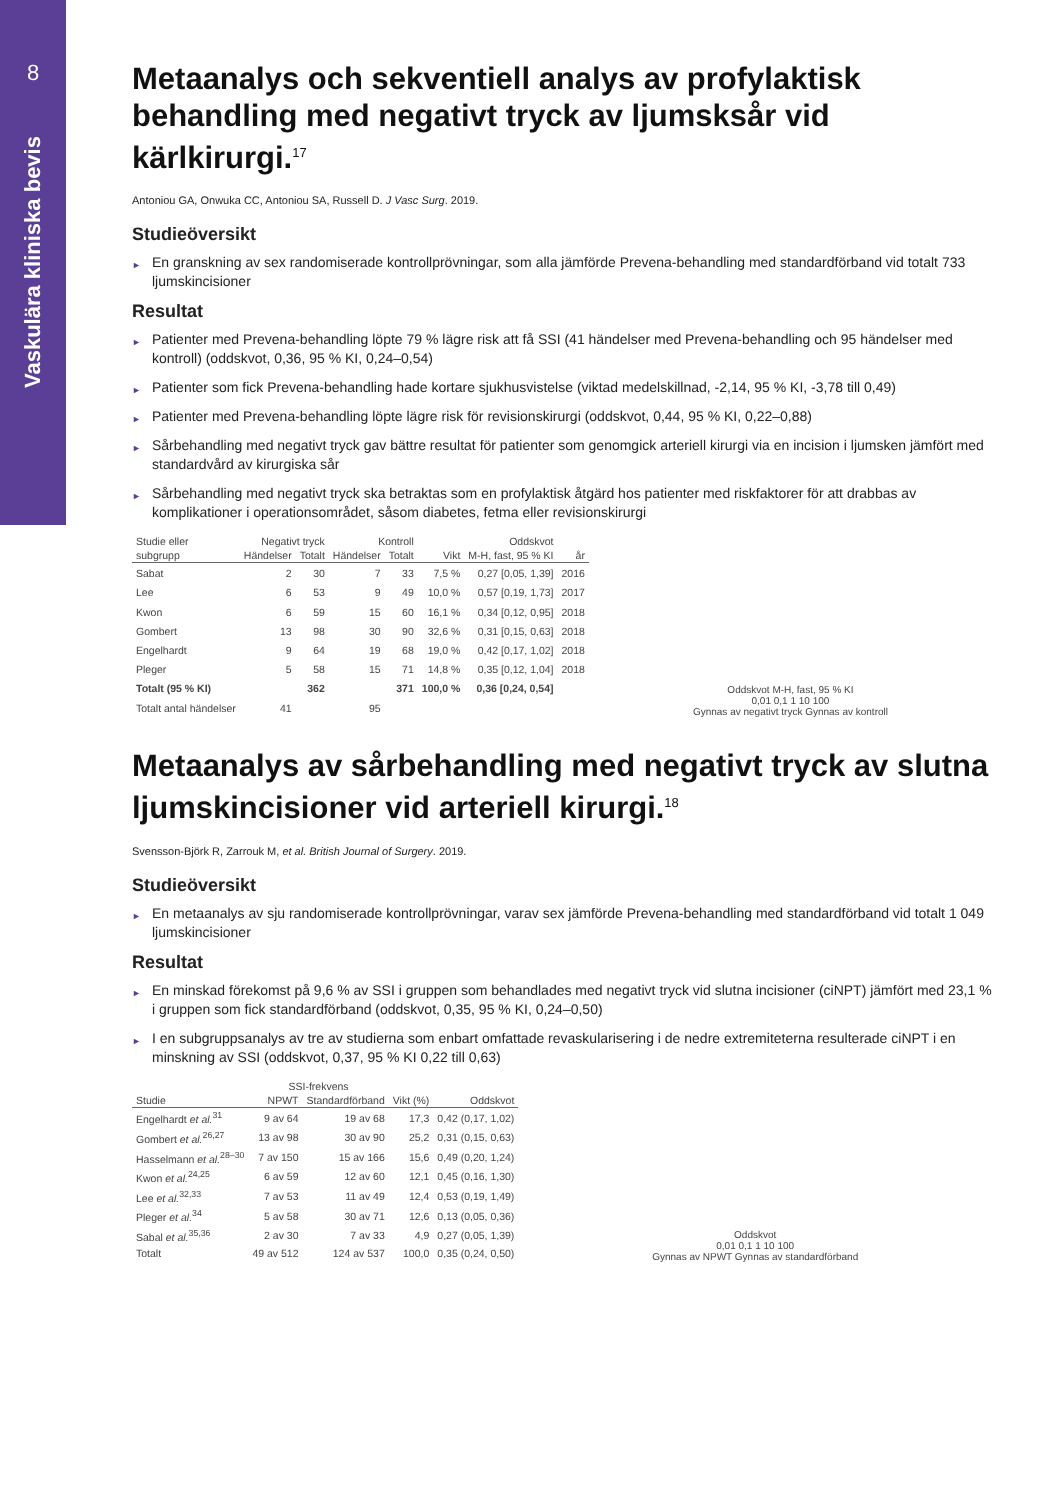8
Vaskulära kliniska bevis
Metaanalys och sekventiell analys av profylaktisk behandling med negativt tryck av ljumsksår vid kärlkirurgi.<sup>17</sup>
Antoniou GA, Onwuka CC, Antoniou SA, Russell D. J Vasc Surg. 2019.
Studieöversikt
► En granskning av sex randomiserade kontrollprövningar, som alla jämförde Prevena-behandling med standardförband vid totalt 733 ljumskincisioner
Resultat
► Patienter med Prevena-behandling löpte 79 % lägre risk att få SSI (41 händelser med Prevena-behandling och 95 händelser med kontroll) (oddskvot, 0,36, 95 % KI, 0,24–0,54)
► Patienter som fick Prevena-behandling hade kortare sjukhusvistelse (viktad medelskillnad, -2,14, 95 % KI, -3,78 till 0,49)
► Patienter med Prevena-behandling löpte lägre risk för revisionskirurgi (oddskvot, 0,44, 95 % KI, 0,22–0,88)
► Sårbehandling med negativt tryck gav bättre resultat för patienter som genomgick arteriell kirurgi via en incision i ljumsken jämfört med standardvård av kirurgiska sår
► Sårbehandling med negativt tryck ska betraktas som en profylaktisk åtgärd hos patienter med riskfaktorer för att drabbas av komplikationer i operationsområdet, såsom diabetes, fetma eller revisionskirurgi
| Studie eller | Negativt tryck | | Kontroll | | | Oddskvot | |
| --- | --- | --- | --- | --- | --- | --- | --- |
| subgrupp | Händelser | Totalt | Händelser | Totalt | Vikt | M-H, fast, 95 % KI | år |
| Sabat | 2 | 30 | 7 | 33 | 7,5 % | 0,27 [0,05, 1,39] | 2016 |
| Lee | 6 | 53 | 9 | 49 | 10,0 % | 0,57 [0,19, 1,73] | 2017 |
| Kwon | 6 | 59 | 15 | 60 | 16,1 % | 0,34 [0,12, 0,95] | 2018 |
| Gombert | 13 | 98 | 30 | 90 | 32,6 % | 0,31 [0,15, 0,63] | 2018 |
| Engelhardt | 9 | 64 | 19 | 68 | 19,0 % | 0,42 [0,17, 1,02] | 2018 |
| Pleger | 5 | 58 | 15 | 71 | 14,8 % | 0,35 [0,12, 1,04] | 2018 |
| Totalt (95 % KI) | | 362 | | 371 | 100,0 % | 0,36 [0,24, 0,54] | |
| Totalt antal händelser | 41 | | 95 | | | | |
Oddskvot M-H, fast, 95 % KI
0,01 0,1 1 10 100
Gynnas av negativt tryck Gynnas av kontroll
Metaanalys av sårbehandling med negativt tryck av slutna ljumskincisioner vid arteriell kirurgi.<sup>18</sup>
Svensson-Björk R, Zarrouk M, et al. British Journal of Surgery. 2019.
Studieöversikt
► En metaanalys av sju randomiserade kontrollprövningar, varav sex jämförde Prevena-behandling med standardförband vid totalt 1 049 ljumskincisioner
Resultat
► En minskad förekomst på 9,6 % av SSI i gruppen som behandlades med negativt tryck vid slutna incisioner (ciNPT) jämfört med 23,1 % i gruppen som fick standardförband (oddskvot, 0,35, 95 % KI, 0,24–0,50)
► I en subgruppsanalys av tre av studierna som enbart omfattade revaskularisering i de nedre extremiteterna resulterade ciNPT i en minskning av SSI (oddskvot, 0,37, 95 % KI 0,22 till 0,63)
| | SSI-frekvens | | | |
| --- | --- | --- | --- | --- |
| Studie | NPWT | Standardförband | Vikt (%) | Oddskvot |
| Engelhardt et al.<sup>31</sup> | 9 av 64 | 19 av 68 | 17,3 | 0,42 (0,17, 1,02) |
| Gombert et al.<sup>26,27</sup> | 13 av 98 | 30 av 90 | 25,2 | 0,31 (0,15, 0,63) |
| Hasselmann et al.<sup>28–30</sup> | 7 av 150 | 15 av 166 | 15,6 | 0,49 (0,20, 1,24) |
| Kwon et al.<sup>24,25</sup> | 6 av 59 | 12 av 60 | 12,1 | 0,45 (0,16, 1,30) |
| Lee et al.<sup>32,33</sup> | 7 av 53 | 11 av 49 | 12,4 | 0,53 (0,19, 1,49) |
| Pleger et al.<sup>34</sup> | 5 av 58 | 30 av 71 | 12,6 | 0,13 (0,05, 0,36) |
| Sabal et al.<sup>35,36</sup> | 2 av 30 | 7 av 33 | 4,9 | 0,27 (0,05, 1,39) |
| Totalt | 49 av 512 | 124 av 537 | 100,0 | 0,35 (0,24, 0,50) |
Oddskvot
0,01 0,1 1 10 100
Gynnas av NPWT Gynnas av standardförband